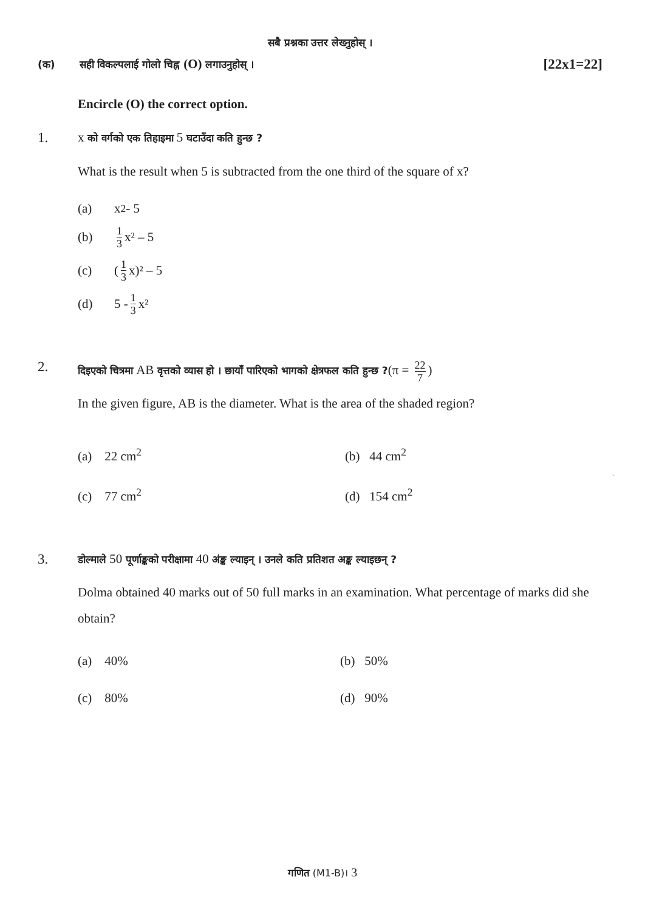सबै प्रश्नका उत्तर लेख्नुहोस् ।
(क) सही विकल्पलाई गोलो चिह्न (O) लगाउनुहोस् ।
[22x1=22]
Encircle (O) the correct option.
1. x को वर्गको एक तिहाइमा 5 घटाउँदा कति हुन्छ ?
What is the result when 5 is subtracted from the one third of the square of x?
(a) x<sup>2</sup> - 5
(b) 1 3 x² – 5
(c) (1 3 x)² – 5
(d) 5 - 1 3 x²
2.
दिइएको चित्रमा AB वृत्तको व्यास हो । छायाँ पारिएको भागको क्षेत्रफल कति हुन्छ ?(π = 22 7)
In the given figure, AB is the diameter. What is the area of the shaded region?
(a) 22 cm<sup>2</sup> (b) 44 cm<sup>2</sup>
(c) 77 cm<sup>2</sup> (d) 154 cm<sup>2</sup>
A
B
14cm
3.
डोल्माले 50 पूर्णाङ्कको परीक्षामा 40 अंङ्क ल्याइन् । उनले कति प्रतिशत अङ्क ल्याइछन् ?
Dolma obtained 40 marks out of 50 full marks in an examination. What percentage of marks did she obtain?
(a) 40% (b) 50%
(c) 80% (d) 90%
गणित (M1-B)। 3